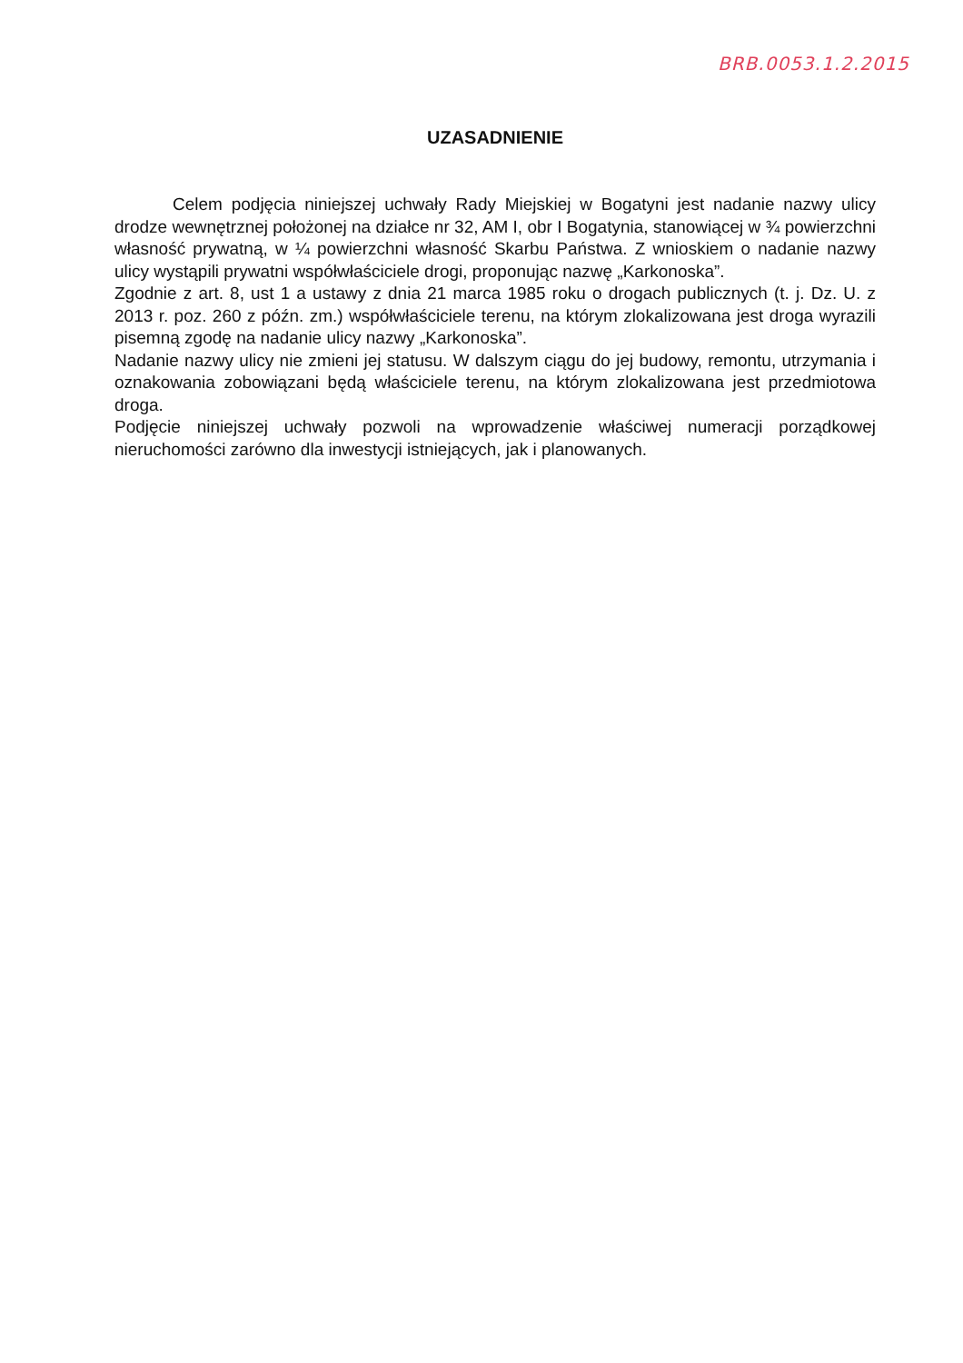BRB.0053.1.2.2015
UZASADNIENIE
Celem podjęcia niniejszej uchwały Rady Miejskiej w Bogatyni jest nadanie nazwy ulicy drodze wewnętrznej położonej na działce nr 32, AM I, obr I Bogatynia, stanowiącej w ¾ powierzchni własność prywatną, w ¼ powierzchni własność Skarbu Państwa. Z wnioskiem o nadanie nazwy ulicy wystąpili prywatni współwłaściciele drogi, proponując nazwę „Karkonoska”.
Zgodnie z art. 8, ust 1 a ustawy z dnia 21 marca 1985 roku o drogach publicznych (t. j. Dz. U. z 2013 r. poz. 260 z późn. zm.) współwłaściciele terenu, na którym zlokalizowana jest droga wyrazili pisemną zgodę na nadanie ulicy nazwy „Karkonoska”.
Nadanie nazwy ulicy nie zmieni jej statusu. W dalszym ciągu do jej budowy, remontu, utrzymania i oznakowania zobowiązani będą właściciele terenu, na którym zlokalizowana jest przedmiotowa droga.
Podjęcie niniejszej uchwały pozwoli na wprowadzenie właściwej numeracji porządkowej nieruchomości zarówno dla inwestycji istniejących, jak i planowanych.